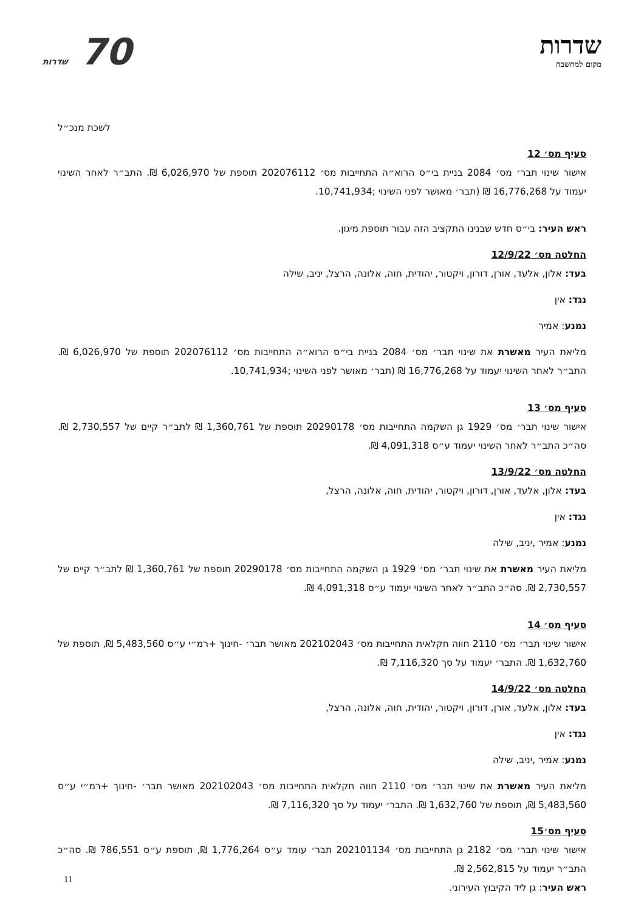שדרות
מקום למחשבה
70 שדרות
לשכת מנכ״ל
סעיף מס׳ 12
אישור שינוי תבר׳ מס׳ 2084 בניית בי״ס הרוא״ה התחייבות מס׳ 202076112 תוספת של 6,026,970 ₪. התב״ר לאחר השינוי יעמוד על 16,776,268 ₪ (תבר׳ מאושר לפני השינוי ;10,741,934.
ראש העיר: בי״ס חדש שבנינו התקציב הזה עבור תוספת מיגון.
החלטה מס׳ 12/9/22
בעד: אלון, אלעד, אורן, דורון, ויקטור, יהודית, חוה, אלונה, הרצל, יניב, שילה
נגד: אין
נמנע: אמיר
מליאת העיר מאשרת את שינוי תבר׳ מס׳ 2084 בניית בי״ס הרוא״ה התחייבות מס׳ 202076112 תוספת של 6,026,970 ₪. התב״ר לאחר השינוי יעמוד על 16,776,268 ₪ (תבר׳ מאושר לפני השינוי ;10,741,934.
סעיף מס׳ 13
אישור שינוי תבר׳ מס׳ 1929 גן השקמה התחייבות מס׳ 20290178 תוספת של 1,360,761 ₪ לתב״ר קיים של 2,730,557 ₪. סה״כ התב״ר לאחר השינוי יעמוד ע״ס 4,091,318 ₪.
החלטה מס׳ 13/9/22
בעד: אלון, אלעד, אורן, דורון, ויקטור, יהודית, חוה, אלונה, הרצל,
נגד: אין
נמנע: אמיר ,יניב, שילה
מליאת העיר מאשרת את שינוי תבר׳ מס׳ 1929 גן השקמה התחייבות מס׳ 20290178 תוספת של 1,360,761 ₪ לתב״ר קיים של 2,730,557 ₪. סה״כ התב״ר לאחר השינוי יעמוד ע״ס 4,091,318 ₪.
סעיף מס׳ 14
אישור שינוי תבר׳ מס׳ 2110 חווה חקלאית התחייבות מס׳ 202102043 מאושר תבר׳ -חינוך +רמ״י ע״ס 5,483,560 ₪, תוספת של 1,632,760 ₪. התבר׳ יעמוד על סך 7,116,320 ₪.
החלטה מס׳ 14/9/22
בעד: אלון, אלעד, אורן, דורון, ויקטור, יהודית, חוה, אלונה, הרצל,
נגד: אין
נמנע: אמיר ,יניב, שילה
מליאת העיר מאשרת את שינוי תבר׳ מס׳ 2110 חווה חקלאית התחייבות מס׳ 202102043 מאושר תבר׳ -חינוך +רמ״י ע״ס 5,483,560 ₪, תוספת של 1,632,760 ₪. התבר׳ יעמוד על סך 7,116,320 ₪.
סעיף מס׳15
אישור שינוי תבר׳ מס׳ 2182 גן התחייבות מס׳ 202101134 תבר׳ עומד ע״ס 1,776,264 ₪, תוספת ע״ס 786,551 ₪. סה״כ התב״ר יעמוד על 2,562,815 ₪.
ראש העיר: גן ליד הקיבוץ העירוני.
11